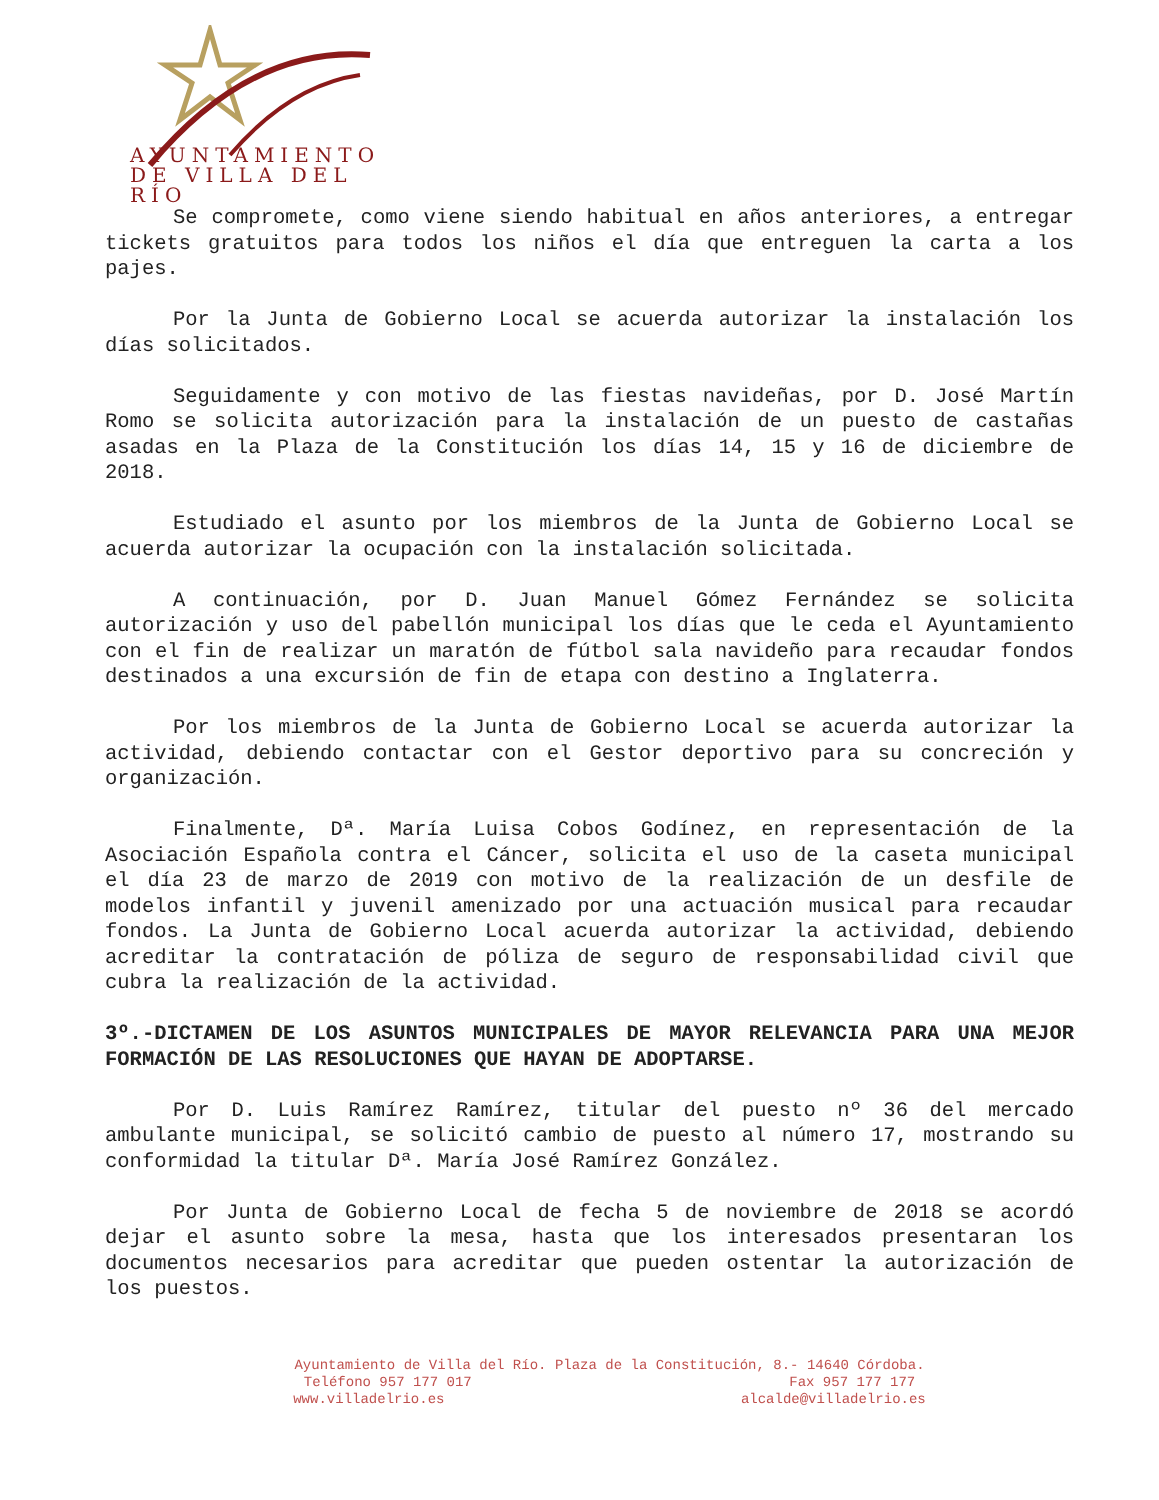AYUNTAMIENTO
DE VILLA DEL RÍO
Se compromete, como viene siendo habitual en años anteriores, a entregar tickets gratuitos para todos los niños el día que entreguen la carta a los pajes.
Por la Junta de Gobierno Local se acuerda autorizar la instalación los días solicitados.
Seguidamente y con motivo de las fiestas navideñas, por D. José Martín Romo se solicita autorización para la instalación de un puesto de castañas asadas en la Plaza de la Constitución los días 14, 15 y 16 de diciembre de 2018.
Estudiado el asunto por los miembros de la Junta de Gobierno Local se acuerda autorizar la ocupación con la instalación solicitada.
A continuación, por D. Juan Manuel Gómez Fernández se solicita autorización y uso del pabellón municipal los días que le ceda el Ayuntamiento con el fin de realizar un maratón de fútbol sala navideño para recaudar fondos destinados a una excursión de fin de etapa con destino a Inglaterra.
Por los miembros de la Junta de Gobierno Local se acuerda autorizar la actividad, debiendo contactar con el Gestor deportivo para su concreción y organización.
Finalmente, Dª. María Luisa Cobos Godínez, en representación de la Asociación Española contra el Cáncer, solicita el uso de la caseta municipal el día 23 de marzo de 2019 con motivo de la realización de un desfile de modelos infantil y juvenil amenizado por una actuación musical para recaudar fondos. La Junta de Gobierno Local acuerda autorizar la actividad, debiendo acreditar la contratación de póliza de seguro de responsabilidad civil que cubra la realización de la actividad.
3º.-DICTAMEN DE LOS ASUNTOS MUNICIPALES DE MAYOR RELEVANCIA PARA UNA MEJOR FORMACIÓN DE LAS RESOLUCIONES QUE HAYAN DE ADOPTARSE.
Por D. Luis Ramírez Ramírez, titular del puesto nº 36 del mercado ambulante municipal, se solicitó cambio de puesto al número 17, mostrando su conformidad la titular Dª. María José Ramírez González.
Por Junta de Gobierno Local de fecha 5 de noviembre de 2018 se acordó dejar el asunto sobre la mesa, hasta que los interesados presentaran los documentos necesarios para acreditar que pueden ostentar la autorización de los puestos.
Ayuntamiento de Villa del Río. Plaza de la Constitución, 8.- 14640 Córdoba.
Teléfono 957 177 017 Fax 957 177 177
www.villadelrio.es alcalde@villadelrio.es